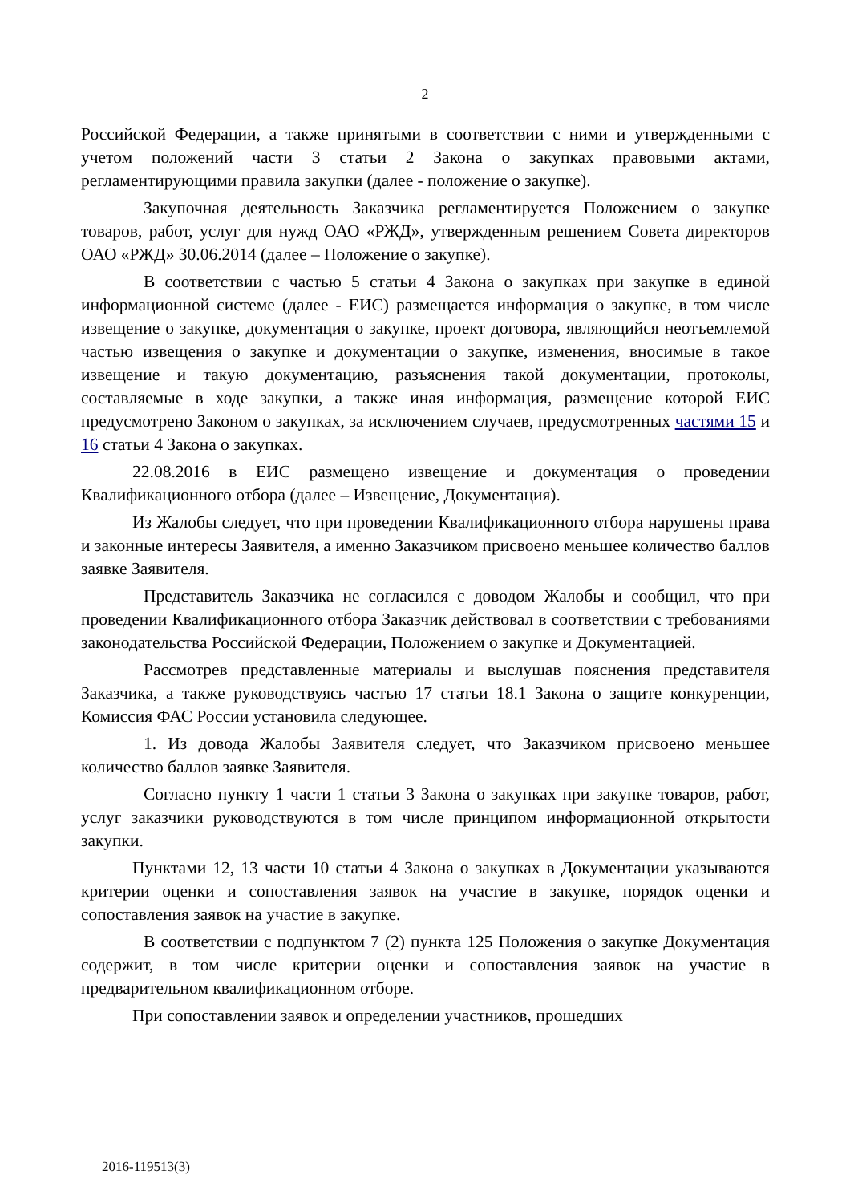2
Российской Федерации, а также принятыми в соответствии с ними и утвержденными с учетом положений части 3 статьи 2 Закона о закупках правовыми актами, регламентирующими правила закупки (далее - положение о закупке).
Закупочная деятельность Заказчика регламентируется Положением о закупке товаров, работ, услуг для нужд ОАО «РЖД», утвержденным решением Совета директоров ОАО «РЖД» 30.06.2014 (далее – Положение о закупке).
В соответствии с частью 5 статьи 4 Закона о закупках при закупке в единой информационной системе (далее - ЕИС) размещается информация о закупке, в том числе извещение о закупке, документация о закупке, проект договора, являющийся неотъемлемой частью извещения о закупке и документации о закупке, изменения, вносимые в такое извещение и такую документацию, разъяснения такой документации, протоколы, составляемые в ходе закупки, а также иная информация, размещение которой ЕИС предусмотрено Законом о закупках, за исключением случаев, предусмотренных частями 15 и 16 статьи 4 Закона о закупках.
22.08.2016 в ЕИС размещено извещение и документация о проведении Квалификационного отбора (далее – Извещение, Документация).
Из Жалобы следует, что при проведении Квалификационного отбора нарушены права и законные интересы Заявителя, а именно Заказчиком присвоено меньшее количество баллов заявке Заявителя.
Представитель Заказчика не согласился с доводом Жалобы и сообщил, что при проведении Квалификационного отбора Заказчик действовал в соответствии с требованиями законодательства Российской Федерации, Положением о закупке и Документацией.
Рассмотрев представленные материалы и выслушав пояснения представителя Заказчика, а также руководствуясь частью 17 статьи 18.1 Закона о защите конкуренции, Комиссия ФАС России установила следующее.
1. Из довода Жалобы Заявителя следует, что Заказчиком присвоено меньшее количество баллов заявке Заявителя.
Согласно пункту 1 части 1 статьи 3 Закона о закупках при закупке товаров, работ, услуг заказчики руководствуются в том числе принципом информационной открытости закупки.
Пунктами 12, 13 части 10 статьи 4 Закона о закупках в Документации указываются критерии оценки и сопоставления заявок на участие в закупке, порядок оценки и сопоставления заявок на участие в закупке.
В соответствии с подпунктом 7 (2) пункта 125 Положения о закупке Документация содержит, в том числе критерии оценки и сопоставления заявок на участие в предварительном квалификационном отборе.
При сопоставлении заявок и определении участников, прошедших
2016-119513(3)